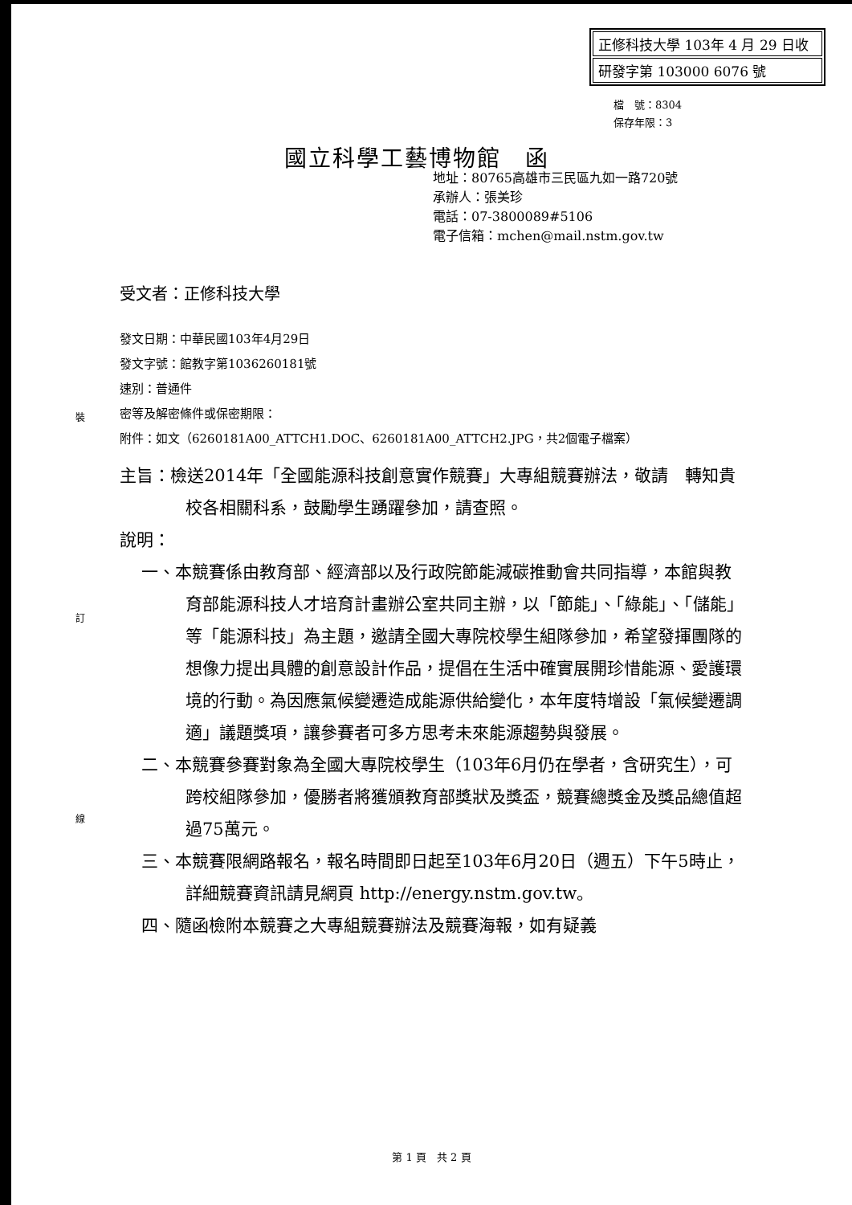正修科技大學 103年 4 月 29 日收
研發字第 103000 6076 號
檔　號：8304
保存年限：3
國立科學工藝博物館　函
地址：80765高雄市三民區九如一路720號
承辦人：張美珍
電話：07-3800089#5106
電子信箱：mchen@mail.nstm.gov.tw
裝
訂
線
受文者：正修科技大學
發文日期：中華民國103年4月29日
發文字號：館教字第1036260181號
速別：普通件
密等及解密條件或保密期限：
附件：如文（6260181A00_ATTCH1.DOC、6260181A00_ATTCH2.JPG，共2個電子檔案）
主旨：檢送2014年「全國能源科技創意實作競賽」大專組競賽辦法，敬請　轉知貴校各相關科系，鼓勵學生踴躍參加，請查照。
說明：
一、本競賽係由教育部、經濟部以及行政院節能減碳推動會共同指導，本館與教育部能源科技人才培育計畫辦公室共同主辦，以「節能」、「綠能」、「儲能」等「能源科技」為主題，邀請全國大專院校學生組隊參加，希望發揮團隊的想像力提出具體的創意設計作品，提倡在生活中確實展開珍惜能源、愛護環境的行動。為因應氣候變遷造成能源供給變化，本年度特增設「氣候變遷調適」議題獎項，讓參賽者可多方思考未來能源趨勢與發展。
二、本競賽參賽對象為全國大專院校學生（103年6月仍在學者，含研究生），可跨校組隊參加，優勝者將獲頒教育部獎狀及獎盃，競賽總獎金及獎品總值超過75萬元。
三、本競賽限網路報名，報名時間即日起至103年6月20日（週五）下午5時止，詳細競賽資訊請見網頁 http://energy.nstm.gov.tw。
四、隨函檢附本競賽之大專組競賽辦法及競賽海報，如有疑義
第 1 頁　共 2 頁